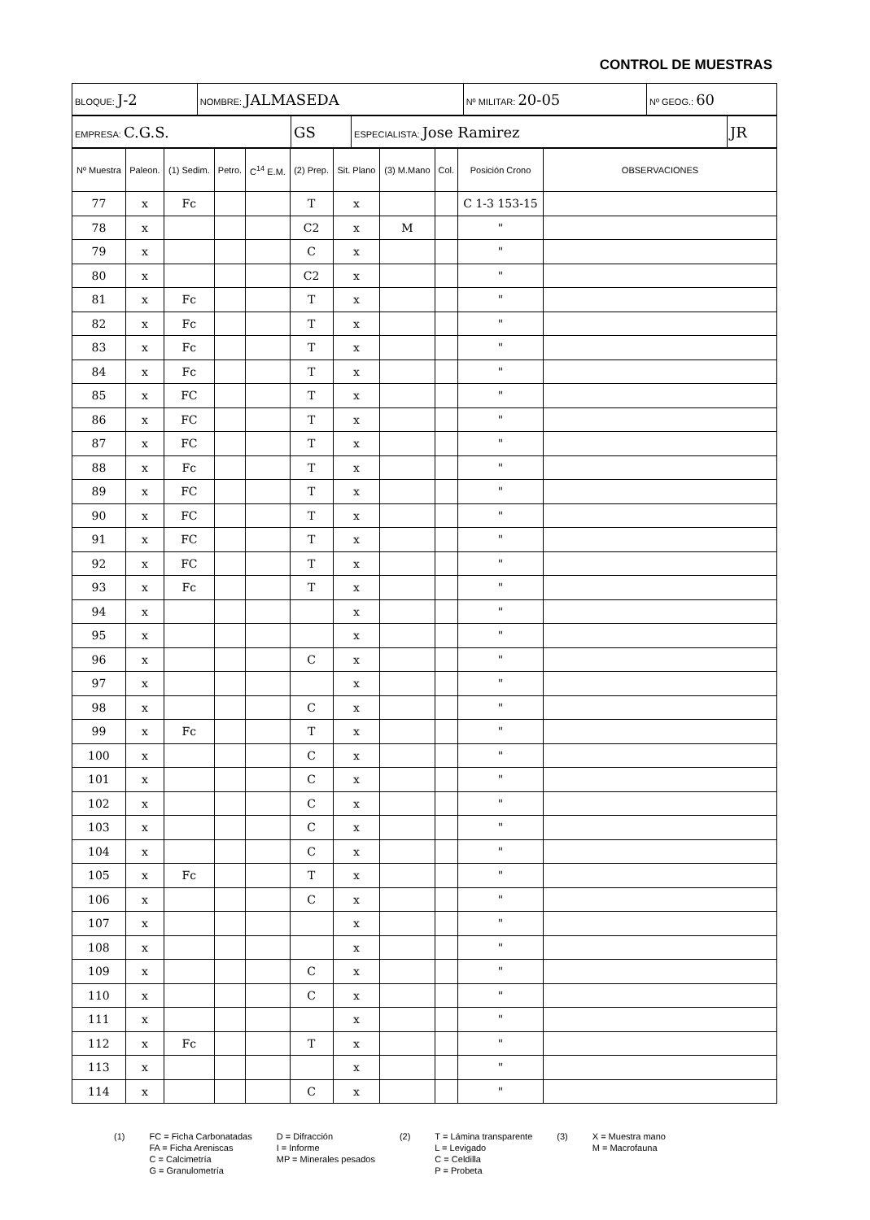CONTROL DE MUESTRAS
| BLOQUE: J-2 | NOMBRE: JALMASEDA | Nº MILITAR: 20-05 | Nº GEOG.: 60 |
| EMPRESA: C.G.S. | GS | ESPECIALISTA: Jose Ramirez | JR |
| Nº Muestra | Paleon. | (1) Sedim. | Petro. | C<sup>14</sup> E.M. | (2) Prep. | Sit. Plano | (3) M.Mano | Col. | Posición Crono | OBSERVACIONES |
| --- | --- | --- | --- | --- | --- | --- | --- | --- | --- | --- |
| 77 | x | Fc | | | T | x | | | C 1-3 153-15 | |
| 78 | x | | | | C2 | x | M | | " | |
| 79 | x | | | | C | x | | | " | |
| 80 | x | | | | C2 | x | | | " | |
| 81 | x | Fc | | | T | x | | | " | |
| 82 | x | Fc | | | T | x | | | " | |
| 83 | x | Fc | | | T | x | | | " | |
| 84 | x | Fc | | | T | x | | | " | |
| 85 | x | FC | | | T | x | | | " | |
| 86 | x | FC | | | T | x | | | " | |
| 87 | x | FC | | | T | x | | | " | |
| 88 | x | Fc | | | T | x | | | " | |
| 89 | x | FC | | | T | x | | | " | |
| 90 | x | FC | | | T | x | | | " | |
| 91 | x | FC | | | T | x | | | " | |
| 92 | x | FC | | | T | x | | | " | |
| 93 | x | Fc | | | T | x | | | " | |
| 94 | x | | | | | x | | | " | |
| 95 | x | | | | | x | | | " | |
| 96 | x | | | | C | x | | | " | |
| 97 | x | | | | | x | | | " | |
| 98 | x | | | | C | x | | | " | |
| 99 | x | Fc | | | T | x | | | " | |
| 100 | x | | | | C | x | | | " | |
| 101 | x | | | | C | x | | | " | |
| 102 | x | | | | C | x | | | " | |
| 103 | x | | | | C | x | | | " | |
| 104 | x | | | | C | x | | | " | |
| 105 | x | Fc | | | T | x | | | " | |
| 106 | x | | | | C | x | | | " | |
| 107 | x | | | | | x | | | " | |
| 108 | x | | | | | x | | | " | |
| 109 | x | | | | C | x | | | " | |
| 110 | x | | | | C | x | | | " | |
| 111 | x | | | | | x | | | " | |
| 112 | x | Fc | | | T | x | | | " | |
| 113 | x | | | | | x | | | " | |
| 114 | x | | | | C | x | | | " | |
(1) FC = Ficha Carbonatadas
FA = Ficha Areniscas
C = Calcimetría
G = Granulometría
D = Difracción
I = Informe
MP = Minerales pesados
(2) T = Lámina transparente
L = Levigado
C = Celdilla
P = Probeta
(3) X = Muestra mano
M = Macrofauna